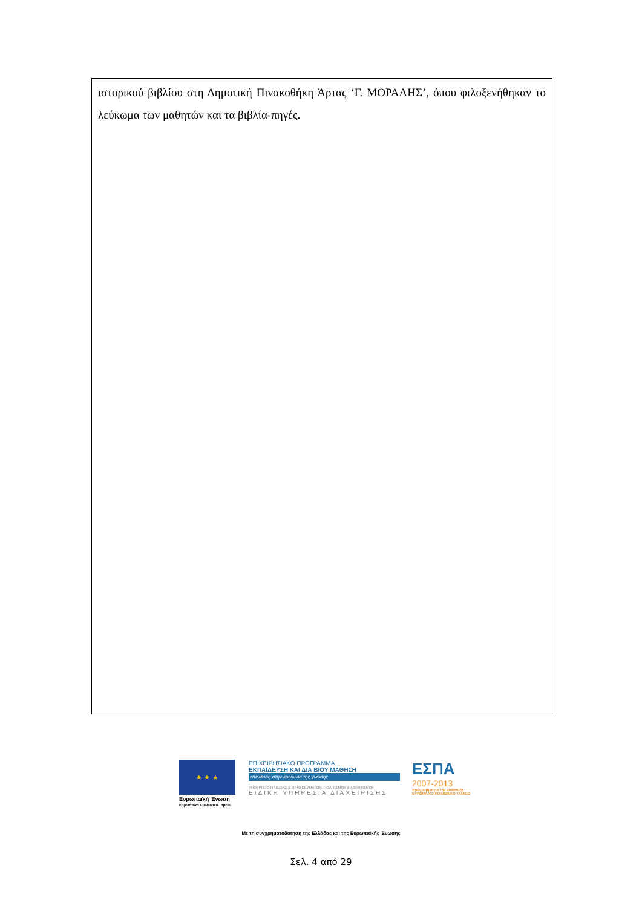ιστορικού βιβλίου στη Δημοτική Πινακοθήκη Άρτας ‘Γ. ΜΟΡΑΛΗΣ’, όπου φιλοξενήθηκαν το λεύκωμα των μαθητών και τα βιβλία-πηγές.
★ ★ ★
Ευρωπαϊκή Ένωση
Ευρωπαϊκό Κοινωνικό Ταμείο
ΕΠΙΧΕΙΡΗΣΙΑΚΟ ΠΡΟΓΡΑΜΜΑ
ΕΚΠΑΙΔΕΥΣΗ ΚΑΙ ΔΙΑ ΒΙΟΥ ΜΑΘΗΣΗ
επένδυση στην κοινωνία της γνώσης
ΥΠΟΥΡΓΕΙΟ ΠΑΙΔΕΙΑΣ & ΘΡΗΣΚΕΥΜΑΤΩΝ, ΠΟΛΙΤΙΣΜΟΥ & ΑΘΛΗΤΙΣΜΟΥ
ΕΙΔΙΚΗ ΥΠΗΡΕΣΙΑ ΔΙΑΧΕΙΡΙΣΗΣ
ΕΣΠΑ
2007-2013
πρόγραμμα για την ανάπτυξη
ΕΥΡΩΠΑΪΚΟ ΚΟΙΝΩΝΙΚΟ ΤΑΜΕΙΟ
Με τη συγχρηματοδότηση της Ελλάδας και της Ευρωπαϊκής Ένωσης
Σελ. 4 από 29